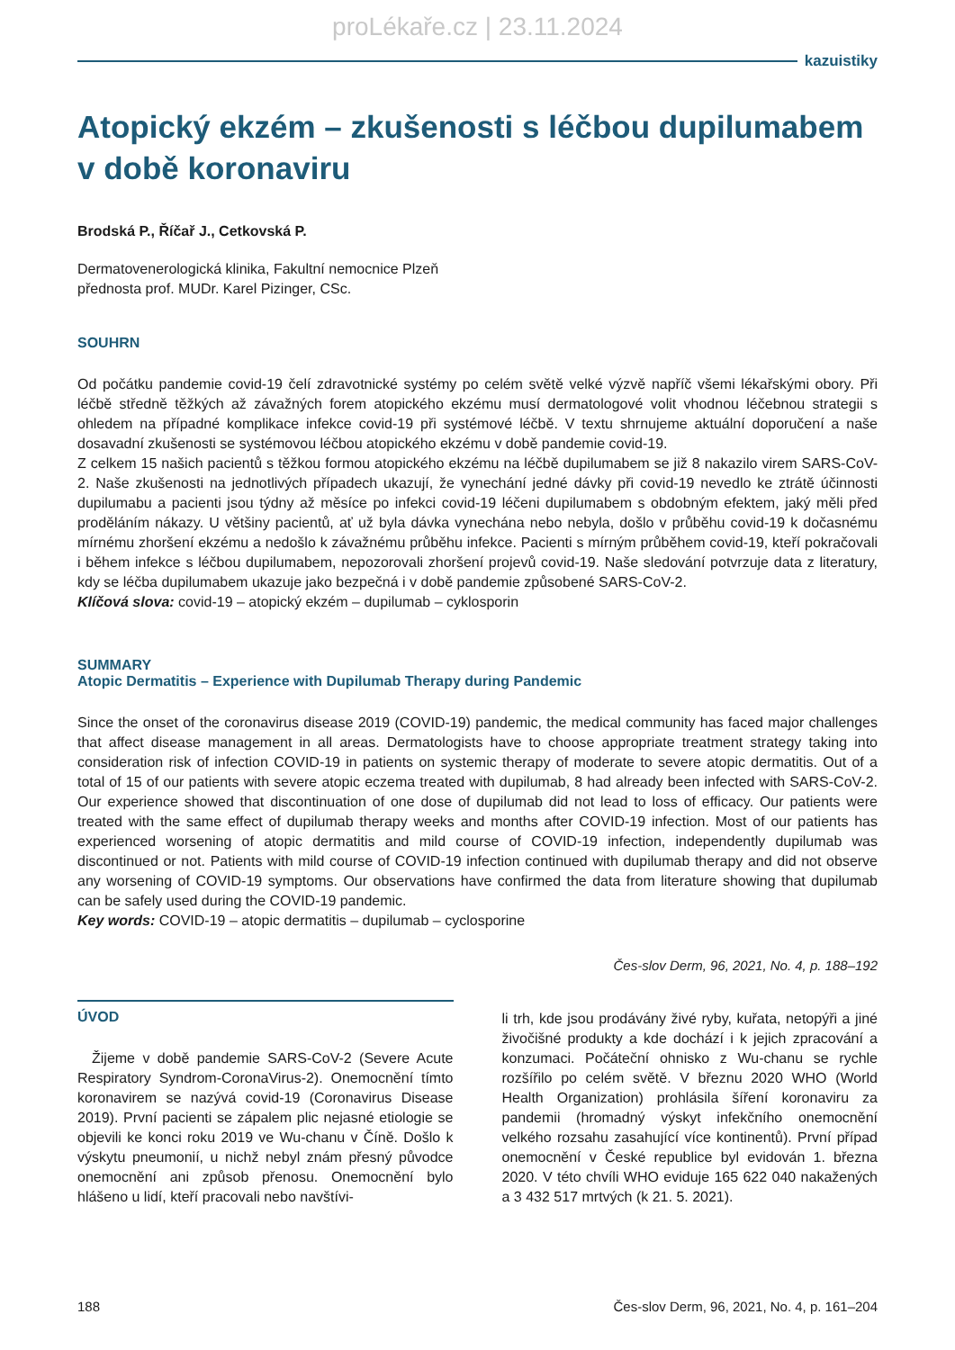proLékaře.cz | 23.11.2024
kazuistiky
Atopický ekzém – zkušenosti s léčbou dupilumabem v době koronaviru
Brodská P., Říčař J., Cetkovská P.
Dermatovenerologická klinika, Fakultní nemocnice Plzeň
přednosta prof. MUDr. Karel Pizinger, CSc.
SOUHRN
Od počátku pandemie covid-19 čelí zdravotnické systémy po celém světě velké výzvě napříč všemi lékařskými obory. Při léčbě středně těžkých až závažných forem atopického ekzému musí dermatologové volit vhodnou léčebnou strategii s ohledem na případné komplikace infekce covid-19 při systémové léčbě. V textu shrnujeme aktuální doporučení a naše dosavadní zkušenosti se systémovou léčbou atopického ekzému v době pandemie covid-19.
Z celkem 15 našich pacientů s těžkou formou atopického ekzému na léčbě dupilumabem se již 8 nakazilo virem SARS-CoV-2. Naše zkušenosti na jednotlivých případech ukazují, že vynechání jedné dávky při covid-19 nevedlo ke ztrátě účinnosti dupilumabu a pacienti jsou týdny až měsíce po infekci covid-19 léčeni dupilumabem s obdobným efektem, jaký měli před proděláním nákazy. U většiny pacientů, ať už byla dávka vynechána nebo nebyla, došlo v průběhu covid-19 k dočasnému mírnému zhoršení ekzému a nedošlo k závažnému průběhu infekce. Pacienti s mírným průběhem covid-19, kteří pokračovali i během infekce s léčbou dupilumabem, nepozorovali zhoršení projevů covid-19. Naše sledování potvrzuje data z literatury, kdy se léčba dupilumabem ukazuje jako bezpečná i v době pandemie způsobené SARS-CoV-2.
Klíčová slova: covid-19 – atopický ekzém – dupilumab – cyklosporin
SUMMARY
Atopic Dermatitis – Experience with Dupilumab Therapy during Pandemic
Since the onset of the coronavirus disease 2019 (COVID-19) pandemic, the medical community has faced major challenges that affect disease management in all areas. Dermatologists have to choose appropriate treatment strategy taking into consideration risk of infection COVID-19 in patients on systemic therapy of moderate to severe atopic dermatitis. Out of a total of 15 of our patients with severe atopic eczema treated with dupilumab, 8 had already been infected with SARS-CoV-2. Our experience showed that discontinuation of one dose of dupilumab did not lead to loss of efficacy. Our patients were treated with the same effect of dupilumab therapy weeks and months after COVID-19 infection. Most of our patients has experienced worsening of atopic dermatitis and mild course of COVID-19 infection, independently dupilumab was discontinued or not. Patients with mild course of COVID-19 infection continued with dupilumab therapy and did not observe any worsening of COVID-19 symptoms. Our observations have confirmed the data from literature showing that dupilumab can be safely used during the COVID-19 pandemic.
Key words: COVID-19 – atopic dermatitis – dupilumab – cyclosporine
Čes-slov Derm, 96, 2021, No. 4, p. 188–192
ÚVOD
Žijeme v době pandemie SARS-CoV-2 (Severe Acute Respiratory Syndrom-CoronaVirus-2). Onemocnění tímto koronavirem se nazývá covid-19 (Coronavirus Disease 2019). První pacienti se zápalem plic nejasné etiologie se objevili ke konci roku 2019 ve Wu-chanu v Číně. Došlo k výskytu pneumonií, u nichž nebyl znám přesný původce onemocnění ani způsob přenosu. Onemocnění bylo hlášeno u lidí, kteří pracovali nebo navštívi-
li trh, kde jsou prodávány živé ryby, kuřata, netopýři a jiné živočišné produkty a kde dochází i k jejich zpracování a konzumaci. Počáteční ohnisko z Wu-chanu se rychle rozšířilo po celém světě. V březnu 2020 WHO (World Health Organization) prohlásila šíření koronaviru za pandemii (hromadný výskyt infekčního onemocnění velkého rozsahu zasahující více kontinentů). První případ onemocnění v České republice byl evidován 1. března 2020. V této chvíli WHO eviduje 165 622 040 nakažených a 3 432 517 mrtvých (k 21. 5. 2021).
188 Čes-slov Derm, 96, 2021, No. 4, p. 161–204